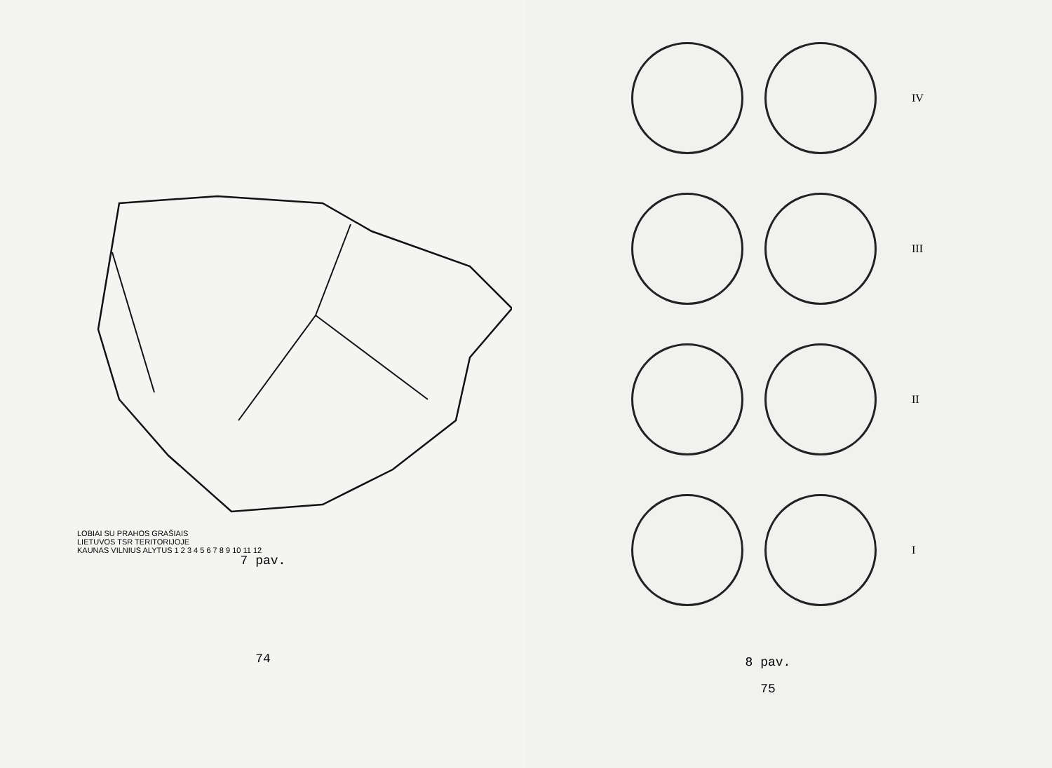LOBIAI SU PRAHOS GRAŠIAIS
LIETUVOS TSR TERITORIJOJE
KAUNAS VILNIUS ALYTUS 1 2 3 4 5 6 7 8 9 10 11 12
7 pav.
74
IV
III
II
I
8 pav.
75